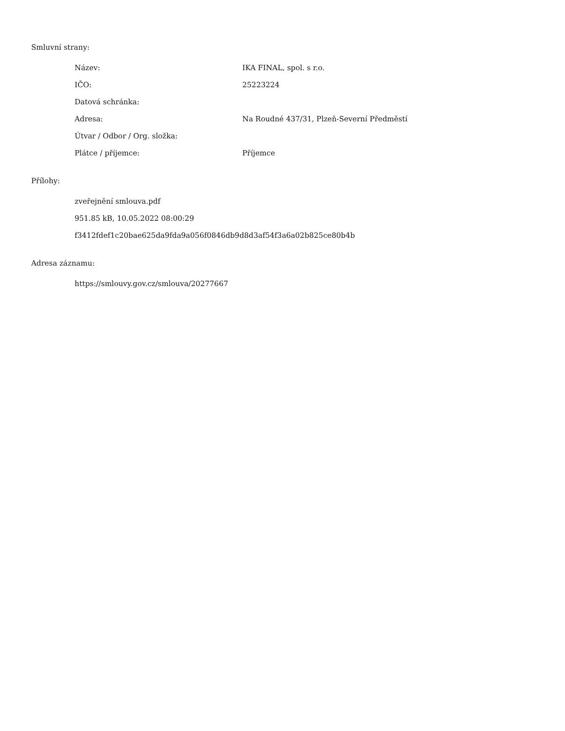Smluvní strany:
| Název: | IKA FINAL, spol. s r.o. |
| IČO: | 25223224 |
| Datová schránka: | |
| Adresa: | Na Roudné 437/31, Plzeň-Severní Předměstí |
| Útvar / Odbor / Org. složka: | |
| Plátce / příjemce: | Příjemce |
Přílohy:
zveřejnění smlouva.pdf
951.85 kB, 10.05.2022 08:00:29
f3412fdef1c20bae625da9fda9a056f0846db9d8d3af54f3a6a02b825ce80b4b
Adresa záznamu:
https://smlouvy.gov.cz/smlouva/20277667